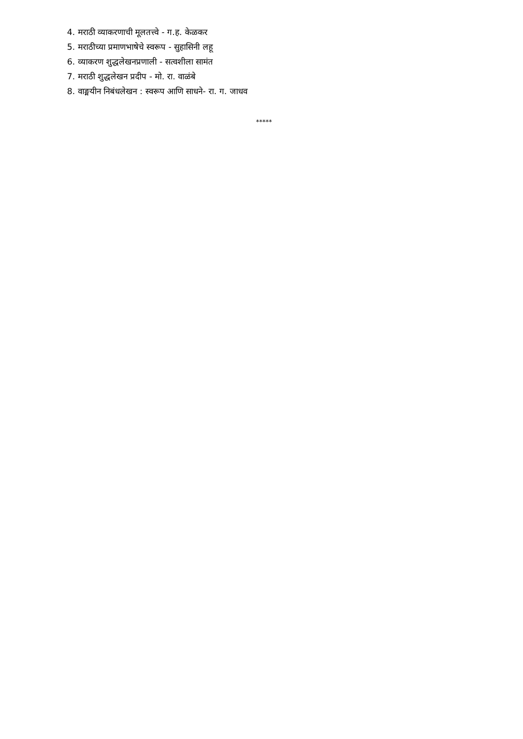4. मराठी व्याकरणाची मूलतत्त्वे - ग.ह. केळकर
5. मराठीच्या प्रमाणभाषेचे स्वरूप - सुहासिनी लहू
6. व्याकरण शुद्धलेखनप्रणाली - सत्वशीला सामंत
7. मराठी शुद्धलेखन प्रदीप - मो. रा. वाळंबे
8. वाङ्मयीन निबंधलेखन : स्वरूप आणि साधने- रा. ग. जाधव
*****